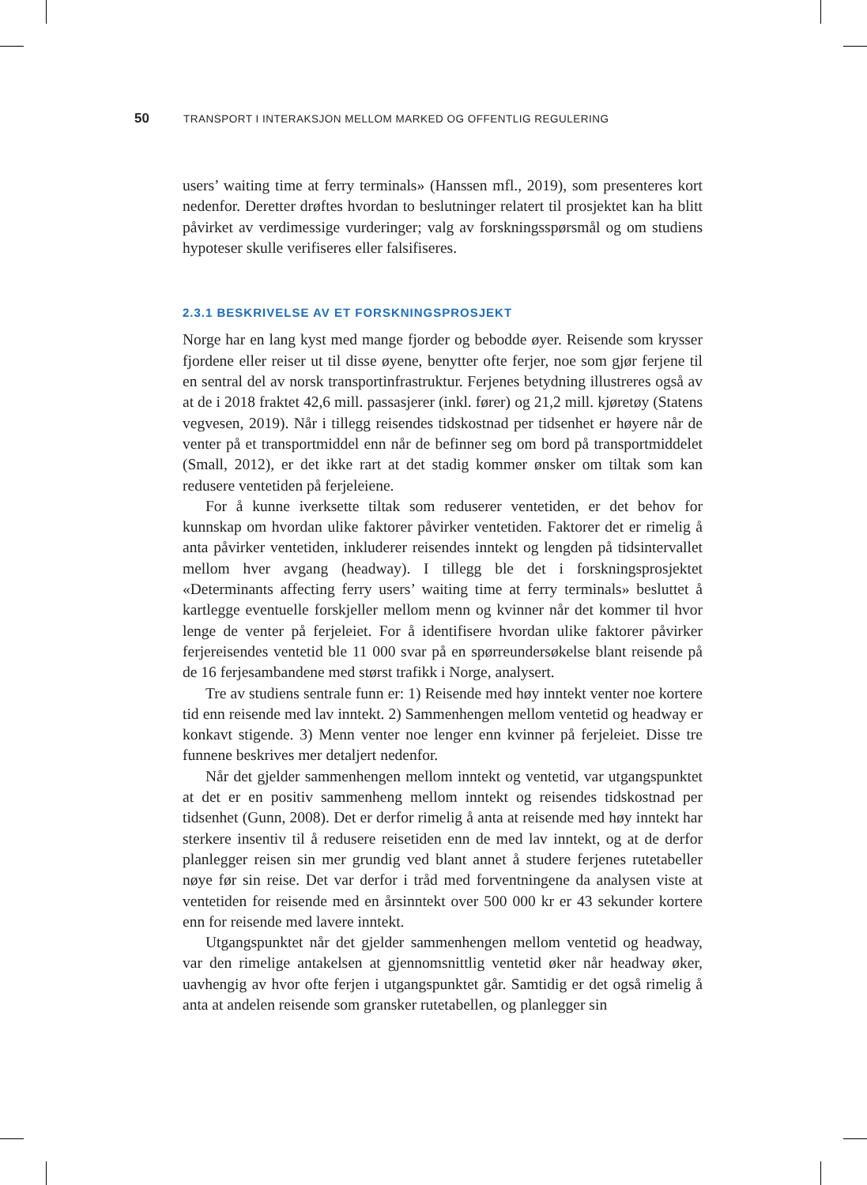50 TRANSPORT I INTERAKSJON MELLOM MARKED OG OFFENTLIG REGULERING
users’ waiting time at ferry terminals» (Hanssen mfl., 2019), som presenteres kort nedenfor. Deretter drøftes hvordan to beslutninger relatert til prosjektet kan ha blitt påvirket av verdimessige vurderinger; valg av forskningsspørsmål og om studiens hypoteser skulle verifiseres eller falsifiseres.
2.3.1 BESKRIVELSE AV ET FORSKNINGSPROSJEKT
Norge har en lang kyst med mange fjorder og bebodde øyer. Reisende som krysser fjordene eller reiser ut til disse øyene, benytter ofte ferjer, noe som gjør ferjene til en sentral del av norsk transportinfrastruktur. Ferjenes betydning illustreres også av at de i 2018 fraktet 42,6 mill. passasjerer (inkl. fører) og 21,2 mill. kjøretøy (Statens vegvesen, 2019). Når i tillegg reisendes tidskostnad per tidsenhet er høyere når de venter på et transportmiddel enn når de befinner seg om bord på transportmiddelet (Small, 2012), er det ikke rart at det stadig kommer ønsker om tiltak som kan redusere ventetiden på ferjeleiene.
For å kunne iverksette tiltak som reduserer ventetiden, er det behov for kunnskap om hvordan ulike faktorer påvirker ventetiden. Faktorer det er rimelig å anta påvirker ventetiden, inkluderer reisendes inntekt og lengden på tidsintervallet mellom hver avgang (headway). I tillegg ble det i forskningsprosjektet «Determinants affecting ferry users’ waiting time at ferry terminals» besluttet å kartlegge eventuelle forskjeller mellom menn og kvinner når det kommer til hvor lenge de venter på ferjeleiet. For å identifisere hvordan ulike faktorer påvirker ferjereisendes ventetid ble 11 000 svar på en spørreundersøkelse blant reisende på de 16 ferjesambandene med størst trafikk i Norge, analysert.
Tre av studiens sentrale funn er: 1) Reisende med høy inntekt venter noe kortere tid enn reisende med lav inntekt. 2) Sammenhengen mellom ventetid og headway er konkavt stigende. 3) Menn venter noe lenger enn kvinner på ferjeleiet. Disse tre funnene beskrives mer detaljert nedenfor.
Når det gjelder sammenhengen mellom inntekt og ventetid, var utgangspunktet at det er en positiv sammenheng mellom inntekt og reisendes tidskostnad per tidsenhet (Gunn, 2008). Det er derfor rimelig å anta at reisende med høy inntekt har sterkere insentiv til å redusere reisetiden enn de med lav inntekt, og at de derfor planlegger reisen sin mer grundig ved blant annet å studere ferjenes rutetabeller nøye før sin reise. Det var derfor i tråd med forventningene da analysen viste at ventetiden for reisende med en årsinntekt over 500 000 kr er 43 sekunder kortere enn for reisende med lavere inntekt.
Utgangspunktet når det gjelder sammenhengen mellom ventetid og headway, var den rimelige antakelsen at gjennomsnittlig ventetid øker når headway øker, uavhengig av hvor ofte ferjen i utgangspunktet går. Samtidig er det også rimelig å anta at andelen reisende som gransker rutetabellen, og planlegger sin